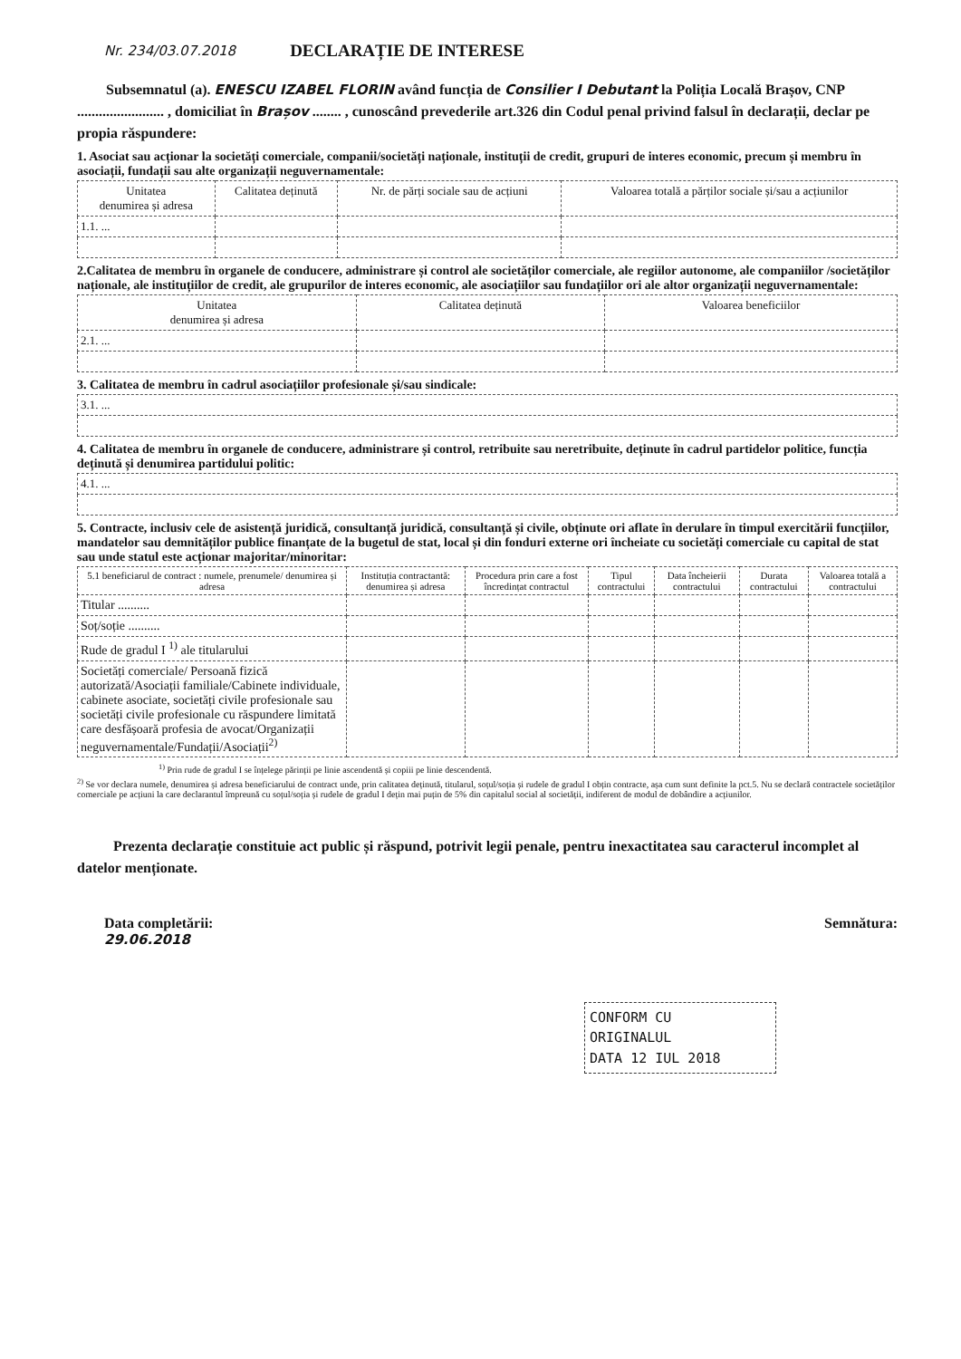Nr. 234/03.07.2018
DECLARAȚIE DE INTERESE
Subsemnatul (a). ENESCU IZABEL FLORIN având funcția de Consilier I Debutant la Poliția Locală Brașov, CNP ........................ , domiciliat în Brașov ........ , cunoscând prevederile art.326 din Codul penal privind falsul în declarații, declar pe propia răspundere:
1. Asociat sau acționar la societăți comerciale, companii/societăți naționale, instituții de credit, grupuri de interes economic, precum și membru în asociații, fundații sau alte organizații neguvernamentale:
| Unitatea denumirea și adresa | Calitatea deținută | Nr. de părți sociale sau de acțiuni | Valoarea totală a părților sociale și/sau a acțiunilor |
| --- | --- | --- | --- |
| 1.1. ... | | | |
2.Calitatea de membru în organele de conducere, administrare și control ale societăților comerciale, ale regiilor autonome, ale companiilor /societăților naționale, ale instituțiilor de credit, ale grupurilor de interes economic, ale asociațiilor sau fundațiilor ori ale altor organizații neguvernamentale:
| Unitatea denumirea și adresa | Calitatea deținută | Valoarea beneficiilor |
| --- | --- | --- |
| 2.1. ... | | |
3. Calitatea de membru în cadrul asociațiilor profesionale și/sau sindicale:
| 3.1. ... |
4. Calitatea de membru în organele de conducere, administrare și control, retribuite sau neretribuite, deținute în cadrul partidelor politice, funcția deținută și denumirea partidului politic:
| 4.1. ... |
5. Contracte, inclusiv cele de asistență juridică, consultanță juridică, consultanță și civile, obținute ori aflate în derulare în timpul exercitării funcțiilor, mandatelor sau demnităților publice finanțate de la bugetul de stat, local și din fonduri externe ori încheiate cu societăți comerciale cu capital de stat sau unde statul este acționar majoritar/minoritar:
| 5.1 beneficiarul de contract : numele, prenumele/ denumirea și adresa | Instituția contractantă: denumirea și adresa | Procedura prin care a fost încredințat contractul | Tipul contractului | Data încheierii contractului | Durata contractului | Valoarea totală a contractului |
| --- | --- | --- | --- | --- | --- | --- |
| Titular .......... | | | | | | |
| Soț/soție .......... | | | | | | |
| Rude de gradul I <sup>1)</sup> ale titularului | | | | | | |
| Societăți comerciale/ Persoană fizică autorizată/Asociații familiale/Cabinete individuale, cabinete asociate, societăți civile profesionale sau societăți civile profesionale cu răspundere limitată care desfășoară profesia de avocat/Organizații neguvernamentale/Fundații/Asociații<sup>2)</sup> | | | | | | |
<sup>1)</sup> Prin rude de gradul I se înțelege părinții pe linie ascendentă și copiii pe linie descendentă.
<sup>2)</sup> Se vor declara numele, denumirea și adresa beneficiarului de contract unde, prin calitatea deținută, titularul, soțul/soția și rudele de gradul I obțin contracte, așa cum sunt definite la pct.5. Nu se declară contractele societăților comerciale pe acțiuni la care declarantul împreună cu soțul/soția și rudele de gradul I dețin mai puțin de 5% din capitalul social al societății, indiferent de modul de dobândire a acțiunilor.
Prezenta declarație constituie act public și răspund, potrivit legii penale, pentru inexactitatea sau caracterul incomplet al datelor menționate.
Data completării:
29.06.2018
Semnătura:
CONFORM CU
ORIGINALUL
DATA 12 IUL 2018